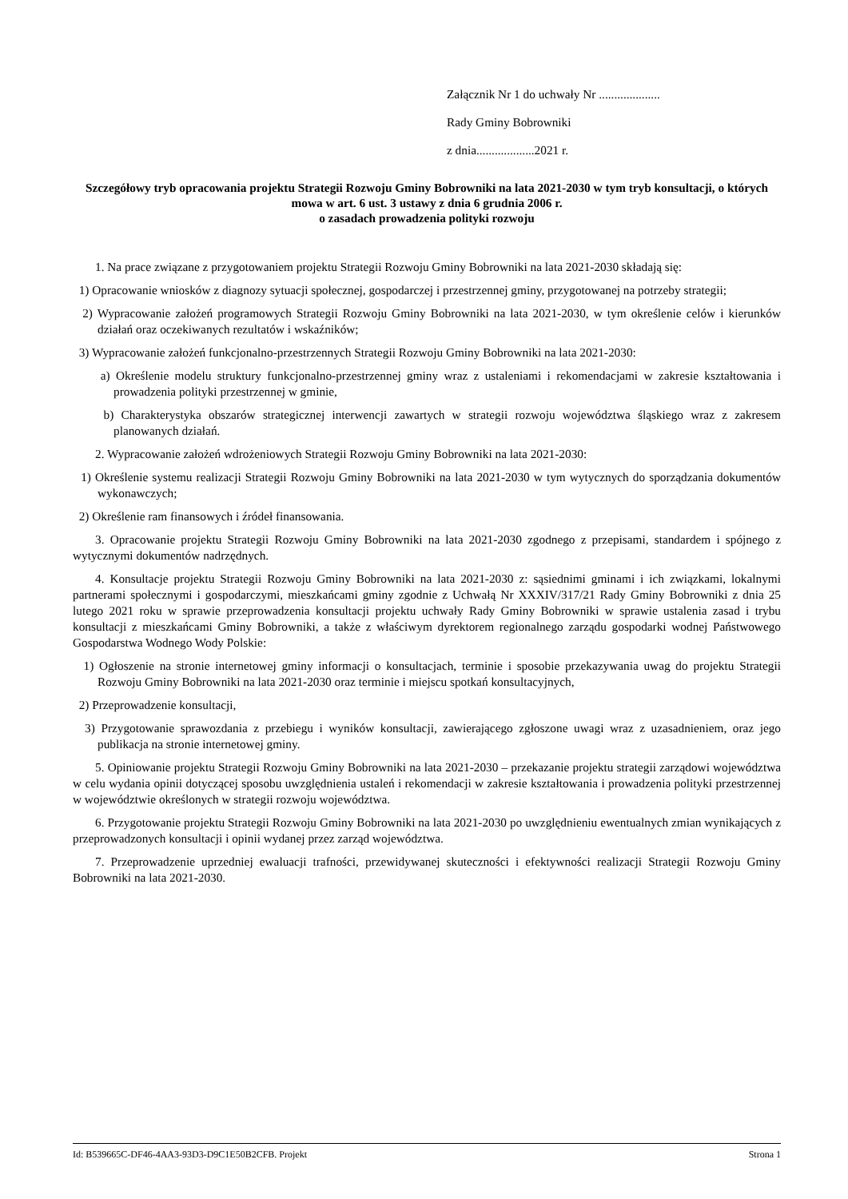Załącznik Nr 1 do uchwały Nr ....................
Rady Gminy Bobrowniki
z dnia...................2021 r.
Szczegółowy tryb opracowania projektu Strategii Rozwoju Gminy Bobrowniki na lata 2021-2030 w tym tryb konsultacji, o których mowa w art. 6 ust. 3 ustawy z dnia 6 grudnia 2006 r.
o zasadach prowadzenia polityki rozwoju
1. Na prace związane z przygotowaniem projektu Strategii Rozwoju Gminy Bobrowniki na lata 2021-2030 składają się:
1) Opracowanie wniosków z diagnozy sytuacji społecznej, gospodarczej i przestrzennej gminy, przygotowanej na potrzeby strategii;
2) Wypracowanie założeń programowych Strategii Rozwoju Gminy Bobrowniki na lata 2021-2030, w tym określenie celów i kierunków działań oraz oczekiwanych rezultatów i wskaźników;
3) Wypracowanie założeń funkcjonalno-przestrzennych Strategii Rozwoju Gminy Bobrowniki na lata 2021-2030:
a) Określenie modelu struktury funkcjonalno-przestrzennej gminy wraz z ustaleniami i rekomendacjami w zakresie kształtowania i prowadzenia polityki przestrzennej w gminie,
b) Charakterystyka obszarów strategicznej interwencji zawartych w strategii rozwoju województwa śląskiego wraz z zakresem planowanych działań.
2. Wypracowanie założeń wdrożeniowych Strategii Rozwoju Gminy Bobrowniki na lata 2021-2030:
1) Określenie systemu realizacji Strategii Rozwoju Gminy Bobrowniki na lata 2021-2030 w tym wytycznych do sporządzania dokumentów wykonawczych;
2) Określenie ram finansowych i źródeł finansowania.
3. Opracowanie projektu Strategii Rozwoju Gminy Bobrowniki na lata 2021-2030 zgodnego z przepisami, standardem i spójnego z wytycznymi dokumentów nadrzędnych.
4. Konsultacje projektu Strategii Rozwoju Gminy Bobrowniki na lata 2021-2030 z: sąsiednimi gminami i ich związkami, lokalnymi partnerami społecznymi i gospodarczymi, mieszkańcami gminy zgodnie z Uchwałą Nr XXXIV/317/21 Rady Gminy Bobrowniki z dnia 25 lutego 2021 roku w sprawie przeprowadzenia konsultacji projektu uchwały Rady Gminy Bobrowniki w sprawie ustalenia zasad i trybu konsultacji z mieszkańcami Gminy Bobrowniki, a także z właściwym dyrektorem regionalnego zarządu gospodarki wodnej Państwowego Gospodarstwa Wodnego Wody Polskie:
1) Ogłoszenie na stronie internetowej gminy informacji o konsultacjach, terminie i sposobie przekazywania uwag do projektu Strategii Rozwoju Gminy Bobrowniki na lata 2021-2030 oraz terminie i miejscu spotkań konsultacyjnych,
2) Przeprowadzenie konsultacji,
3) Przygotowanie sprawozdania z przebiegu i wyników konsultacji, zawierającego zgłoszone uwagi wraz z uzasadnieniem, oraz jego publikacja na stronie internetowej gminy.
5. Opiniowanie projektu Strategii Rozwoju Gminy Bobrowniki na lata 2021-2030 – przekazanie projektu strategii zarządowi województwa w celu wydania opinii dotyczącej sposobu uwzględnienia ustaleń i rekomendacji w zakresie kształtowania i prowadzenia polityki przestrzennej w województwie określonych w strategii rozwoju województwa.
6. Przygotowanie projektu Strategii Rozwoju Gminy Bobrowniki na lata 2021-2030 po uwzględnieniu ewentualnych zmian wynikających z przeprowadzonych konsultacji i opinii wydanej przez zarząd województwa.
7. Przeprowadzenie uprzedniej ewaluacji trafności, przewidywanej skuteczności i efektywności realizacji Strategii Rozwoju Gminy Bobrowniki na lata 2021-2030.
Id: B539665C-DF46-4AA3-93D3-D9C1E50B2CFB. Projekt Strona 1